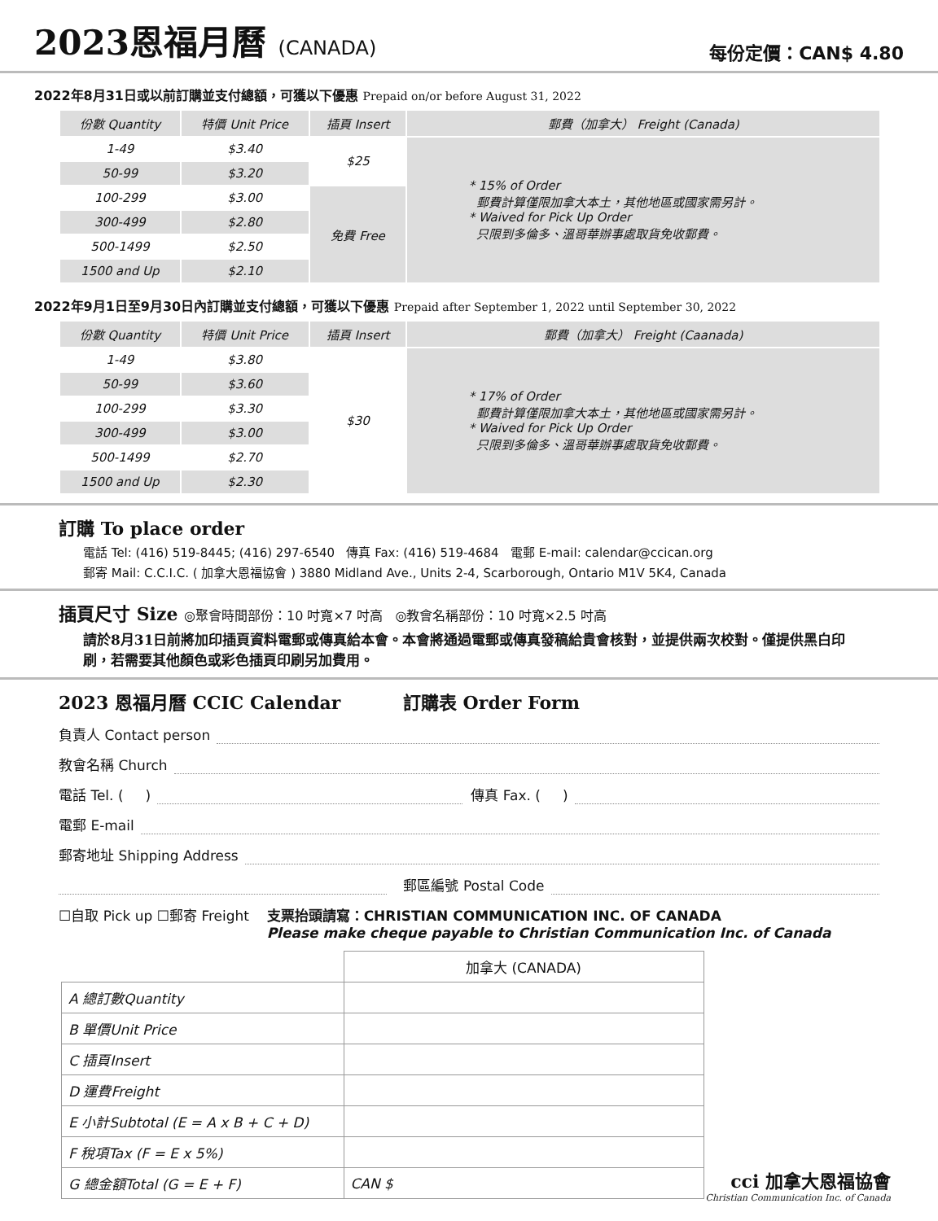2023恩福月曆 (CANADA)
每份定價：CAN$ 4.80
2022年8月31日或以前訂購並支付總額，可獲以下優惠 Prepaid on/or before August 31, 2022
| 份數 Quantity | 特價 Unit Price | 插頁 Insert | 郵費（加拿大） Freight (Canada) |
| --- | --- | --- | --- |
| 1-49 | $3.40 | $25 | * 15% of Order 郵費計算僅限加拿大本土，其他地區或國家需另計。 * Waived for Pick Up Order 只限到多倫多、溫哥華辦事處取貨免收郵費。 |
| 50-99 | $3.20 | | |
| 100-299 | $3.00 | 免費 Free | |
| 300-499 | $2.80 | | |
| 500-1499 | $2.50 | | |
| 1500 and Up | $2.10 | | |
2022年9月1日至9月30日內訂購並支付總額，可獲以下優惠 Prepaid after September 1, 2022 until September 30, 2022
| 份數 Quantity | 特價 Unit Price | 插頁 Insert | 郵費（加拿大） Freight (Caanada) |
| --- | --- | --- | --- |
| 1-49 | $3.80 | $30 | * 17% of Order 郵費計算僅限加拿大本土，其他地區或國家需另計。 * Waived for Pick Up Order 只限到多倫多、溫哥華辦事處取貨免收郵費。 |
| 50-99 | $3.60 | | |
| 100-299 | $3.30 | | |
| 300-499 | $3.00 | | |
| 500-1499 | $2.70 | | |
| 1500 and Up | $2.30 | | |
訂購 To place order
電話 Tel: (416) 519-8445; (416) 297-6540 傳真 Fax: (416) 519-4684 電郵 E-mail: calendar@ccican.org
郵寄 Mail: C.C.I.C. ( 加拿大恩福協會 ) 3880 Midland Ave., Units 2-4, Scarborough, Ontario M1V 5K4, Canada
插頁尺寸 Size ◎聚會時間部份：10 吋寬×7 吋高 ◎教會名稱部份：10 吋寬×2.5 吋高
請於8月31日前將加印插頁資料電郵或傳真給本會。本會將通過電郵或傳真發稿給貴會核對，並提供兩次校對。僅提供黑白印刷，若需要其他顏色或彩色插頁印刷另加費用。
2023 恩福月曆 CCIC Calendar 訂購表 Order Form
負責人 Contact person
教會名稱 Church
電話 Tel. ( ) 傳真 Fax. ( )
電郵 E-mail
郵寄地址 Shipping Address
郵區編號 Postal Code
☐自取 Pick up ☐郵寄 Freight 支票抬頭請寫：CHRISTIAN COMMUNICATION INC. OF CANADA
Please make cheque payable to Christian Communication Inc. of Canada
| | 加拿大 (CANADA) |
| A 總訂數Quantity | |
| B 單價Unit Price | |
| C 插頁Insert | |
| D 運費Freight | |
| E 小計Subtotal (E = A x B + C + D) | |
| F 稅項Tax (F = E x 5%) | |
| G 總金額Total (G = E + F) | CAN $ |
cci 加拿大恩福協會
Christian Communication Inc. of Canada